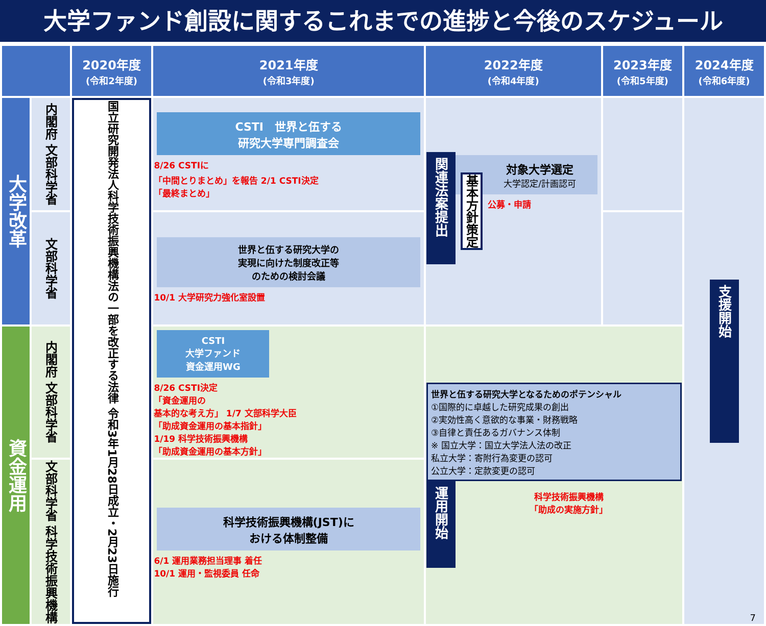大学ファンド創設に関するこれまでの進捗と今後のスケジュール
| | | 2020年度 (令和2年度) | 2021年度 (令和3年度) | 2022年度 (令和4年度) | 2023年度 (令和5年度) | 2024年度 (令和6年度) |
| --- | --- | --- | --- | --- | --- | --- |
| 大学改革 | 内閣府 文部科学省 | 国立研究開発法人科学技術振興機構法の一部を改正する法律 令和3年1月28日成立・2月23日施行 | CSTI 世界と伍する 研究大学専門調査会 8/26 CSTIに 「中間とりまとめ」を報告 2/1 CSTI決定 「最終まとめ」 | 関連法案提出 基本方針策定 対象大学選定 大学認定/計画認可 公募・申請 | | 支援開始 |
| | 文部科学省 | | 世界と伍する研究大学の 実現に向けた制度改正等 のための検討会議 10/1 大学研究力強化室設置 | | | |
| 資金運用 | 内閣府 文部科学省 | | CSTI 大学ファンド 資金運用WG 8/26 CSTI決定 「資金運用の 基本的な考え方」 1/7 文部科学大臣 「助成資金運用の基本指針」 1/19 科学技術振興機構 「助成資金運用の基本方針」 | 世界と伍する研究大学となるためのポテンシャル ①国際的に卓越した研究成果の創出 ②実効性高く意欲的な事業・財務戦略 ③自律と責任あるガバナンス体制 ※ 国立大学：国立大学法人法の改正 私立大学：寄附行為変更の認可 公立大学：定款変更の認可 運用開始 科学技術振興機構 「助成の実施方針」 | | |
| | 文部科学省 科学技術振興機構 | | 科学技術振興機構(JST)に おける体制整備 6/1 運用業務担当理事 着任 10/1 運用・監視委員 任命 | | | |
7